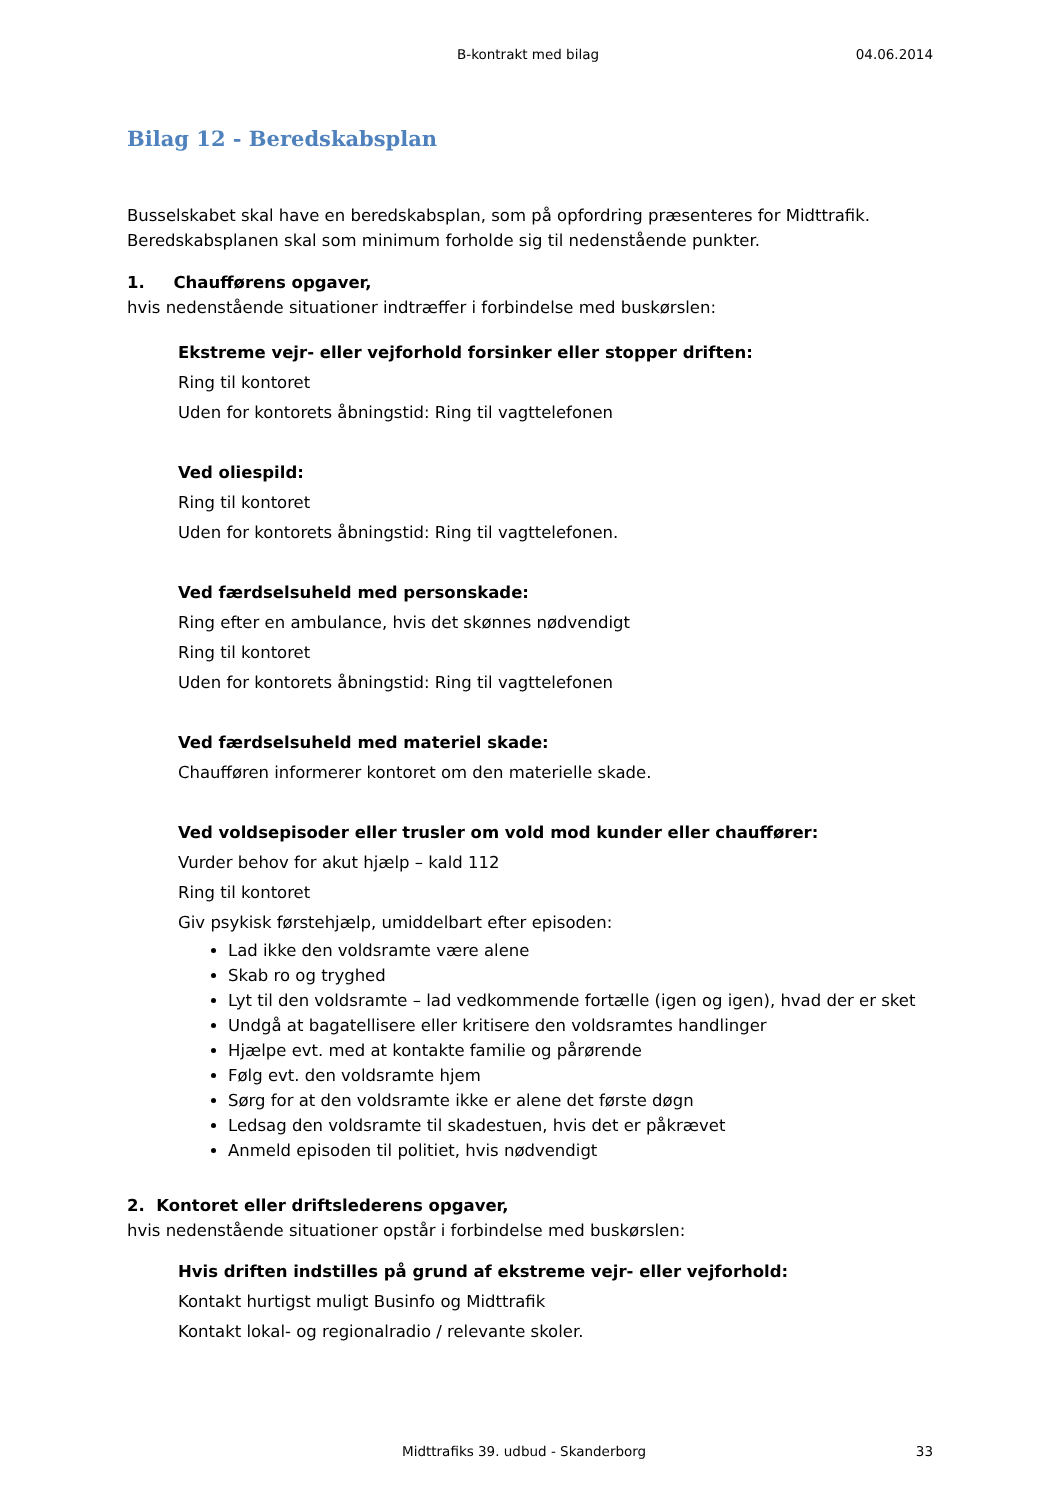B-kontrakt med bilag 04.06.2014
Bilag 12 - Beredskabsplan
Busselskabet skal have en beredskabsplan, som på opfordring præsenteres for Midttrafik. Beredskabsplanen skal som minimum forholde sig til nedenstående punkter.
1. Chaufførens opgaver,
hvis nedenstående situationer indtræffer i forbindelse med buskørslen:
Ekstreme vejr- eller vejforhold forsinker eller stopper driften:
Ring til kontoret
Uden for kontorets åbningstid: Ring til vagttelefonen
Ved oliespild:
Ring til kontoret
Uden for kontorets åbningstid: Ring til vagttelefonen.
Ved færdselsuheld med personskade:
Ring efter en ambulance, hvis det skønnes nødvendigt
Ring til kontoret
Uden for kontorets åbningstid: Ring til vagttelefonen
Ved færdselsuheld med materiel skade:
Chaufføren informerer kontoret om den materielle skade.
Ved voldsepisoder eller trusler om vold mod kunder eller chauffører:
Vurder behov for akut hjælp – kald 112
Ring til kontoret
Giv psykisk førstehjælp, umiddelbart efter episoden:
Lad ikke den voldsramte være alene
Skab ro og tryghed
Lyt til den voldsramte – lad vedkommende fortælle (igen og igen), hvad der er sket
Undgå at bagatellisere eller kritisere den voldsramtes handlinger
Hjælpe evt. med at kontakte familie og pårørende
Følg evt. den voldsramte hjem
Sørg for at den voldsramte ikke er alene det første døgn
Ledsag den voldsramte til skadestuen, hvis det er påkrævet
Anmeld episoden til politiet, hvis nødvendigt
2. Kontoret eller driftslederens opgaver,
hvis nedenstående situationer opstår i forbindelse med buskørslen:
Hvis driften indstilles på grund af ekstreme vejr- eller vejforhold:
Kontakt hurtigst muligt Businfo og Midttrafik
Kontakt lokal- og regionalradio / relevante skoler.
Midttrafiks 39. udbud - Skanderborg 33